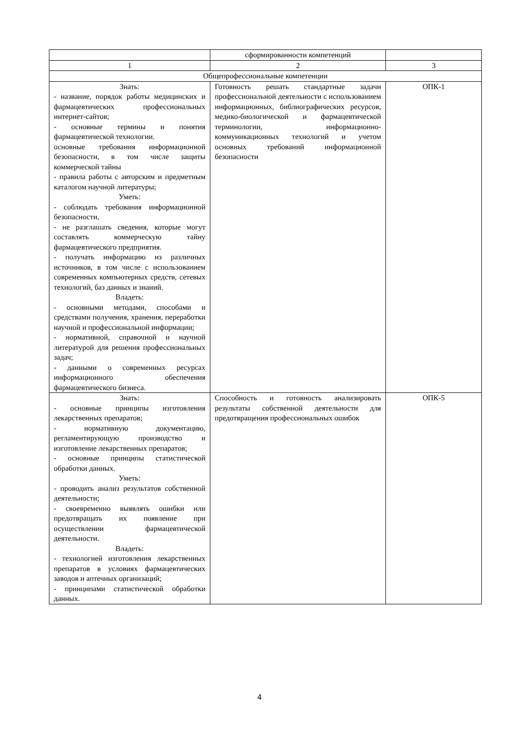| | сформированности компетенций | |
| 1 | 2 | 3 |
| Общепрофессиональные компетенции | | |
| Знать: - название, порядок работы медицинских и фармацевтических профессиональных интернет-сайтов; - основные термины и понятия фармацевтической технологии. основные требования информационной безопасности, в том числе защиты коммерческой тайны - правила работы с авторским и предметным каталогом научной литературы; Уметь: - соблюдать требования информационной безопасности, - не разглашать сведения, которые могут составлять коммерческую тайну фармацевтического предприятия. - получать информацию из различных источников, в том числе с использованием современных компьютерных средств, сетевых технологий, баз данных и знаний. Владеть: - основными методами, способами и средствами получения, хранения, переработки научной и профессиональной информации; - нормативной, справочной и научной литературой для решения профессиональных задач; - данными о современных ресурсах информационного обеспечения фармацевтического бизнеса. | Готовность решать стандартные задачи профессиональной деятельности с использованием информационных, библиографических ресурсов, медико-биологической и фармацевтической терминологии, информационно-коммуникационных технологий и учетом основных требований информационной безопасности | ОПК-1 |
| Знать: - основные принципы изготовления лекарственных препаратов; - нормативную документацию, регламентирующую производство и изготовление лекарственных препаратов; - основные принципы статистической обработки данных. Уметь: - проводить анализ результатов собственной деятельности; - своевременно выявлять ошибки или предотвращать их появление при осуществлении фармацевтической деятельности. Владеть: - технологией изготовления лекарственных препаратов в условиях фармацевтических заводов и аптечных организаций; - принципами статистической обработки данных. | Способность и готовность анализировать результаты собственной деятельности для предотвращения профессиональных ошибок | ОПК-5 |
4